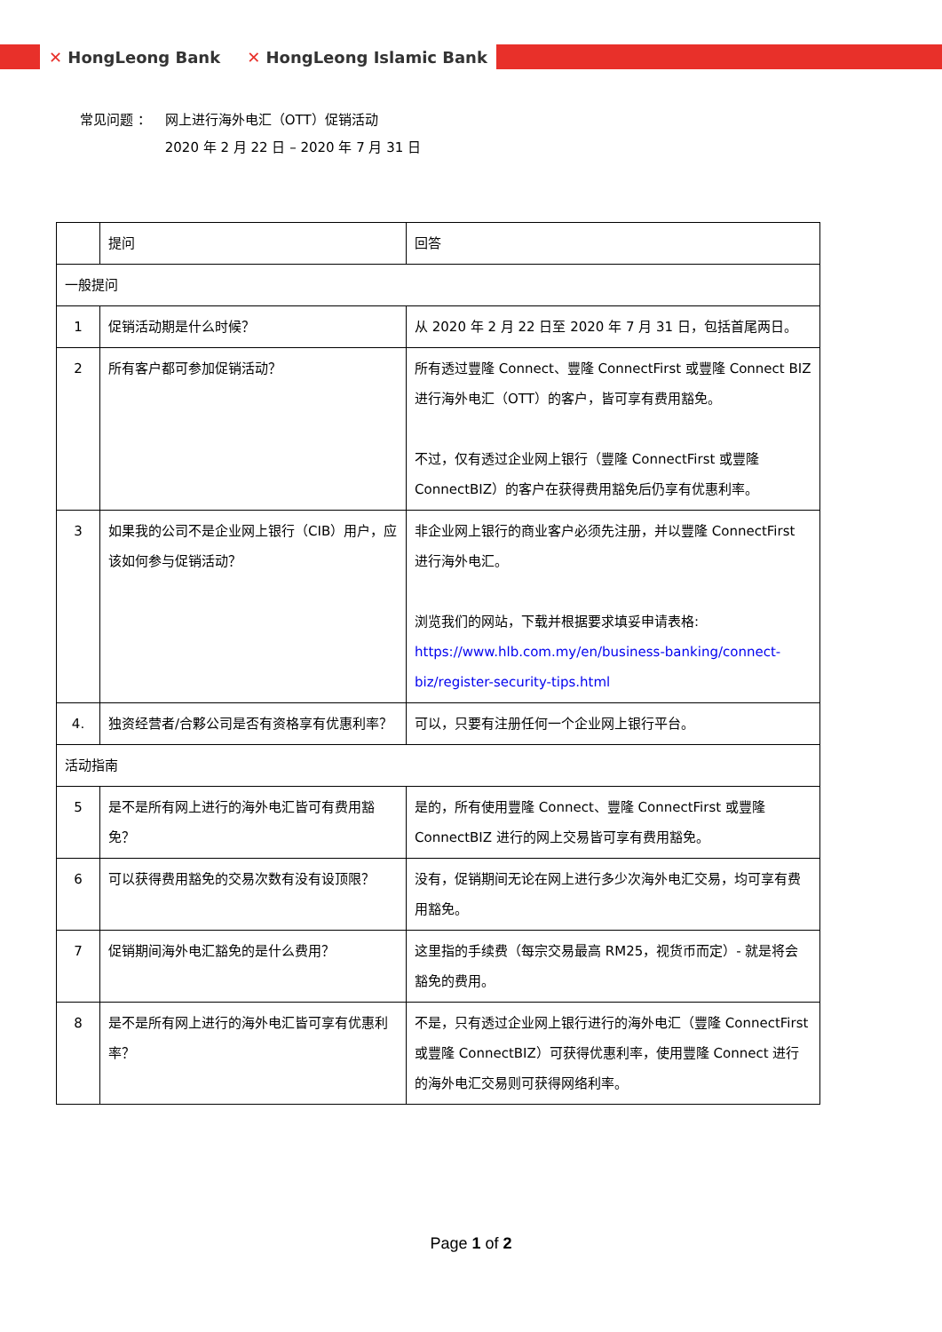✕ HongLeong Bank ✕ HongLeong Islamic Bank
| 常见问题 ： | 网上进行海外电汇（OTT）促销活动 2020 年 2 月 22 日 – 2020 年 7 月 31 日 |
| | 提问 | 回答 |
| --- | --- | --- |
| 一般提问 | | |
| 1 | 促销活动期是什么时候？ | 从 2020 年 2 月 22 日至 2020 年 7 月 31 日，包括首尾两日。 |
| 2 | 所有客户都可参加促销活动？ | 所有透过豐隆 Connect、豐隆 ConnectFirst 或豐隆 Connect BIZ 进行海外电汇（OTT）的客户，皆可享有费用豁免。 不过，仅有透过企业网上银行（豐隆 ConnectFirst 或豐隆 ConnectBIZ）的客户在获得费用豁免后仍享有优惠利率。 |
| 3 | 如果我的公司不是企业网上银行（CIB）用户，应该如何参与促销活动？ | 非企业网上银行的商业客户必须先注册，并以豐隆 ConnectFirst 进行海外电汇。 浏览我们的网站，下载并根据要求填妥申请表格: https://www.hlb.com.my/en/business-banking/connect-biz/register-security-tips.html |
| 4. | 独资经营者/合夥公司是否有资格享有优惠利率？ | 可以，只要有注册任何一个企业网上银行平台。 |
| 活动指南 | | |
| 5 | 是不是所有网上进行的海外电汇皆可有费用豁免？ | 是的，所有使用豐隆 Connect、豐隆 ConnectFirst 或豐隆 ConnectBIZ 进行的网上交易皆可享有费用豁免。 |
| 6 | 可以获得费用豁免的交易次数有没有设顶限？ | 没有，促销期间无论在网上进行多少次海外电汇交易，均可享有费用豁免。 |
| 7 | 促销期间海外电汇豁免的是什么费用？ | 这里指的手续费（每宗交易最高 RM25，视货币而定）- 就是将会豁免的费用。 |
| 8 | 是不是所有网上进行的海外电汇皆可享有优惠利率？ | 不是，只有透过企业网上银行进行的海外电汇（豐隆 ConnectFirst 或豐隆 ConnectBIZ）可获得优惠利率，使用豐隆 Connect 进行的海外电汇交易则可获得网络利率。 |
Page 1 of 2